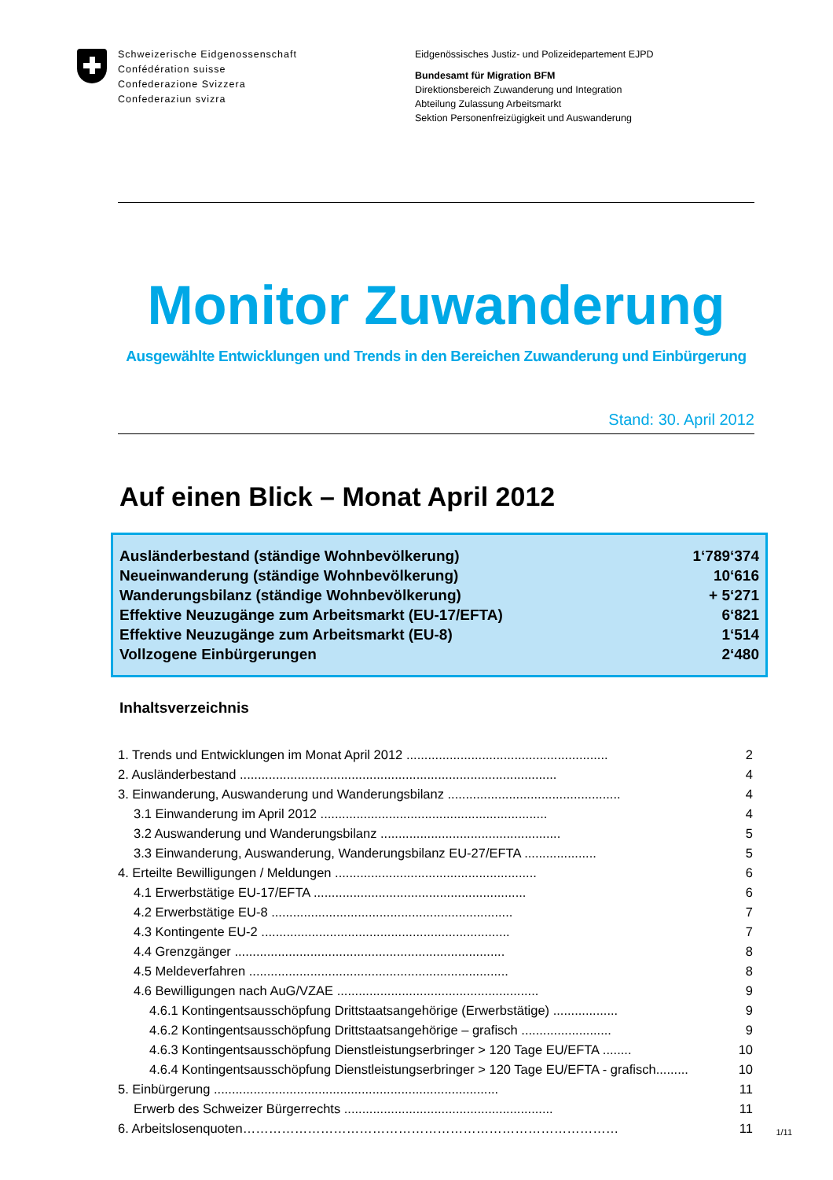Schweizerische Eidgenossenschaft
Confédération suisse
Confederazione Svizzera
Confederaziun svizra
Eidgenössisches Justiz- und Polizeidepartement EJPD
Bundesamt für Migration BFM
Direktionsbereich Zuwanderung und Integration
Abteilung Zulassung Arbeitsmarkt
Sektion Personenfreizügigkeit und Auswanderung
Monitor Zuwanderung
Ausgewählte Entwicklungen und Trends in den Bereichen Zuwanderung und Einbürgerung
Stand: 30. April 2012
Auf einen Blick – Monat April 2012
| Ausländerbestand (ständige Wohnbevölkerung) | 1‘789‘374 |
| Neueinwanderung (ständige Wohnbevölkerung) | 10‘616 |
| Wanderungsbilanz (ständige Wohnbevölkerung) | + 5‘271 |
| Effektive Neuzugänge zum Arbeitsmarkt (EU-17/EFTA) | 6‘821 |
| Effektive Neuzugänge zum Arbeitsmarkt (EU-8) | 1‘514 |
| Vollzogene Einbürgerungen | 2‘480 |
Inhaltsverzeichnis
| 1. Trends und Entwicklungen im Monat April 2012 ........................................................ | 2 |
| 2. Ausländerbestand ........................................................................................ | 4 |
| 3. Einwanderung, Auswanderung und Wanderungsbilanz ................................................ | 4 |
| 3.1 Einwanderung im April 2012 ............................................................... | 4 |
| 3.2 Auswanderung und Wanderungsbilanz .................................................. | 5 |
| 3.3 Einwanderung, Auswanderung, Wanderungsbilanz EU-27/EFTA .................... | 5 |
| 4. Erteilte Bewilligungen / Meldungen ........................................................ | 6 |
| 4.1 Erwerbstätige EU-17/EFTA ........................................................... | 6 |
| 4.2 Erwerbstätige EU-8 ................................................................... | 7 |
| 4.3 Kontingente EU-2 ..................................................................... | 7 |
| 4.4 Grenzgänger ........................................................................... | 8 |
| 4.5 Meldeverfahren ........................................................................ | 8 |
| 4.6 Bewilligungen nach AuG/VZAE ........................................................ | 9 |
| 4.6.1 Kontingentsausschöpfung Drittstaatsangehörige (Erwerbstätige) .................. | 9 |
| 4.6.2 Kontingentsausschöpfung Drittstaatsangehörige – grafisch ......................... | 9 |
| 4.6.3 Kontingentsausschöpfung Dienstleistungserbringer > 120 Tage EU/EFTA ........ | 10 |
| 4.6.4 Kontingentsausschöpfung Dienstleistungserbringer > 120 Tage EU/EFTA - grafisch......... | 10 |
| 5. Einbürgerung ............................................................................... | 11 |
| Erwerb des Schweizer Bürgerrechts .......................................................... | 11 |
| 6. Arbeitslosenquoten…………………………………………………………………………… | 11 |
1/11